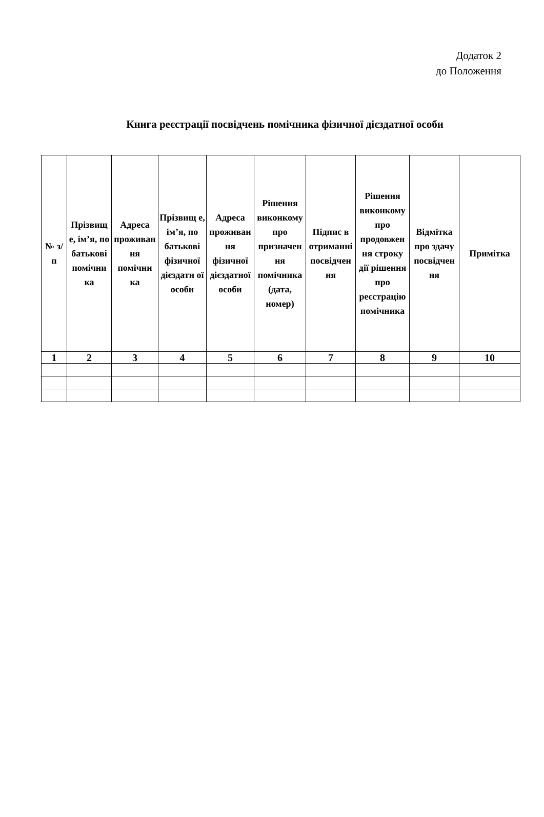Додаток 2
до Положення
Книга реєстрації посвідчень помічника фізичної дієздатної особи
| № з/п | Прізвищ е, ім’я, по батькові помічни ка | Адреса проживан ня помічни ка | Прізвищ е, ім’я, по батькові фізичної дієздатн ої особи | Адреса проживан ня фізичної дієздатної особи | Рішення виконкому про призначен ня помічника (дата, номер) | Підпис в отриманні посвідчен ня | Рішення виконкому про продовжен ня строку дії рішення про реєстрацію помічника | Відмітка про здачу посвідчен ня | Примітка |
| --- | --- | --- | --- | --- | --- | --- | --- | --- | --- |
| 1 | 2 | 3 | 4 | 5 | 6 | 7 | 8 | 9 | 10 |